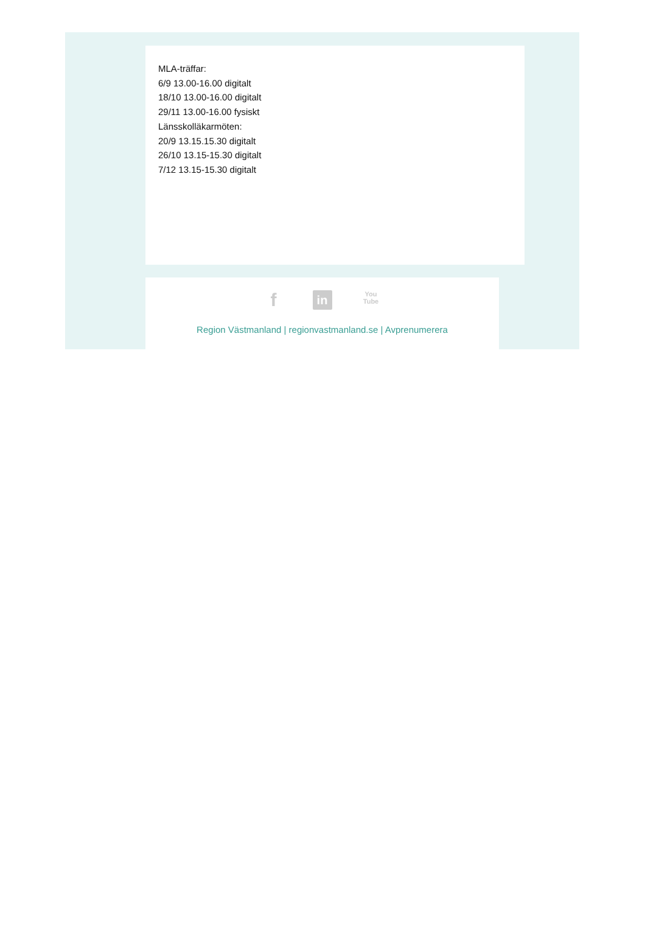MLA-träffar:
6/9 13.00-16.00 digitalt
18/10 13.00-16.00 digitalt
29/11 13.00-16.00 fysiskt
Länsskolläkarmöten:
20/9 13.15.15.30 digitalt
26/10 13.15-15.30 digitalt
7/12 13.15-15.30 digitalt
f in You
Tube
Region Västmanland | regionvastmanland.se | Avprenumerera